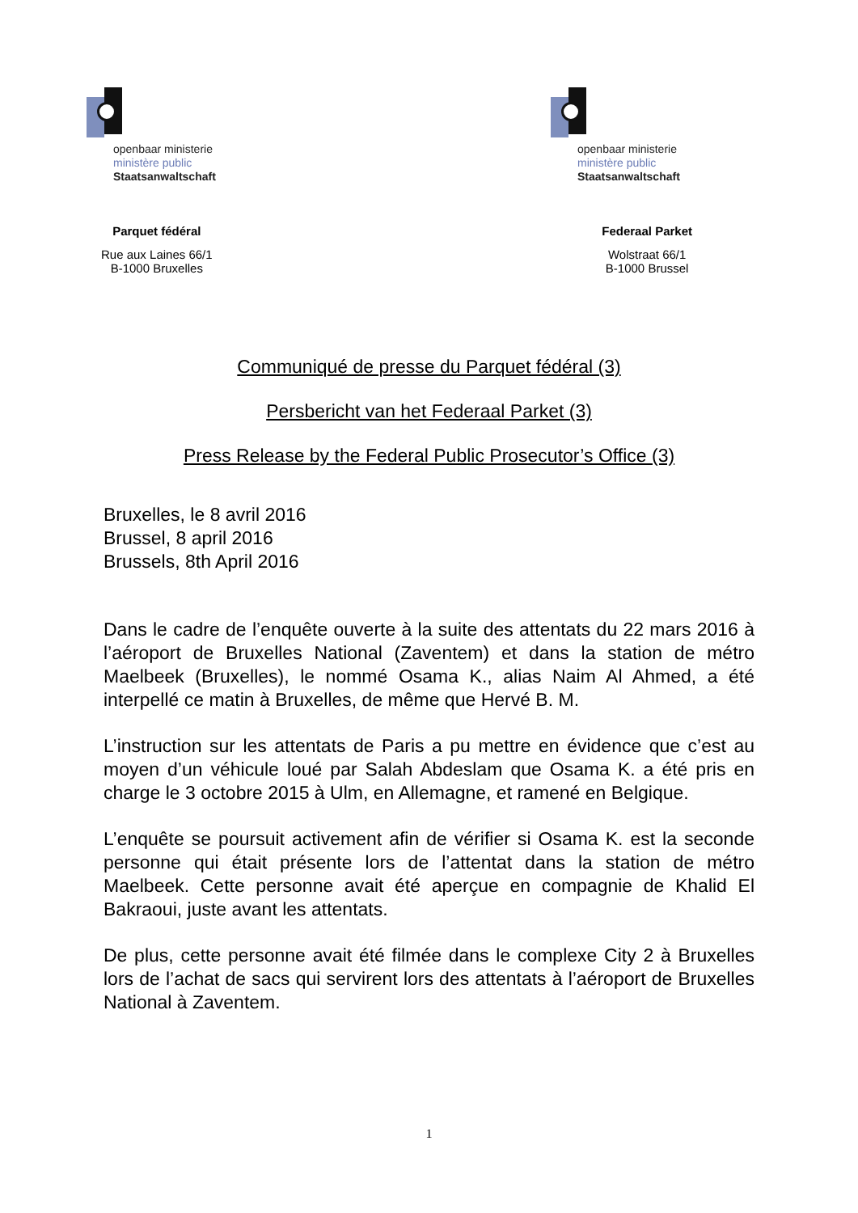openbaar ministerie
ministère public
Staatsanwaltschaft
openbaar ministerie
ministère public
Staatsanwaltschaft
Parquet fédéral
Rue aux Laines 66/1
B-1000 Bruxelles
Federaal Parket
Wolstraat 66/1
B-1000 Brussel
Communiqué de presse du Parquet fédéral (3)
Persbericht van het Federaal Parket (3)
Press Release by the Federal Public Prosecutor’s Office (3)
Bruxelles, le 8 avril 2016
Brussel, 8 april 2016
Brussels, 8th April 2016
Dans le cadre de l’enquête ouverte à la suite des attentats du 22 mars 2016 à l’aéroport de Bruxelles National (Zaventem) et dans la station de métro Maelbeek (Bruxelles), le nommé Osama K., alias Naim Al Ahmed, a été interpellé ce matin à Bruxelles, de même que Hervé B. M.
L’instruction sur les attentats de Paris a pu mettre en évidence que c’est au moyen d’un véhicule loué par Salah Abdeslam que Osama K. a été pris en charge le 3 octobre 2015 à Ulm, en Allemagne, et ramené en Belgique.
L’enquête se poursuit activement afin de vérifier si Osama K. est la seconde personne qui était présente lors de l’attentat dans la station de métro Maelbeek. Cette personne avait été aperçue en compagnie de Khalid El Bakraoui, juste avant les attentats.
De plus, cette personne avait été filmée dans le complexe City 2 à Bruxelles lors de l’achat de sacs qui servirent lors des attentats à l’aéroport de Bruxelles National à Zaventem.
1